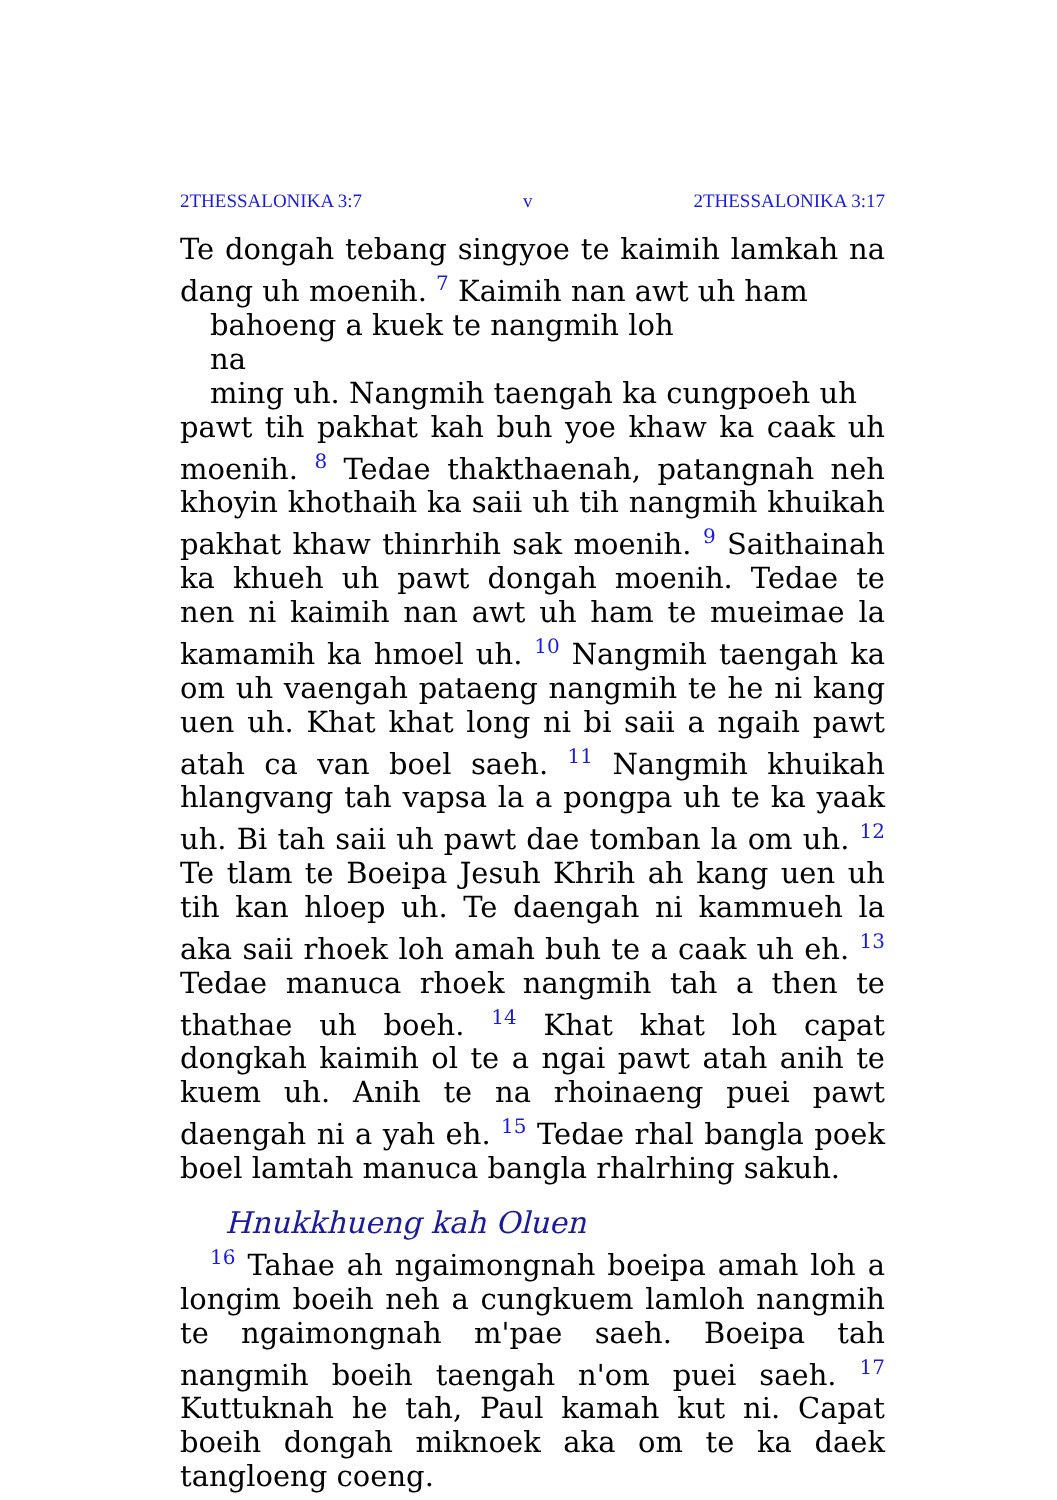2THESSALONIKA 3:7 v 2THESSALONIKA 3:17
Te dongah tebang singyoe te kaimih lamkah na dang uh moenih. <sup>7</sup> Kaimih nan awt uh ham
bahoeng a kuek te nangmih loh
na
ming uh. Nangmih taengah ka cungpoeh uh
pawt tih pakhat kah buh yoe khaw ka caak uh moenih. <sup>8</sup> Tedae thakthaenah, patangnah neh khoyin khothaih ka saii uh tih nangmih khuikah pakhat khaw thinrhih sak moenih. <sup>9</sup> Saithainah ka khueh uh pawt dongah moenih. Tedae te nen ni kaimih nan awt uh ham te mueimae la kamamih ka hmoel uh. <sup>10</sup> Nangmih taengah ka om uh vaengah pataeng nangmih te he ni kang uen uh. Khat khat long ni bi saii a ngaih pawt atah ca van boel saeh. <sup>11</sup> Nangmih khuikah hlangvang tah vapsa la a pongpa uh te ka yaak uh. Bi tah saii uh pawt dae tomban la om uh. <sup>12</sup> Te tlam te Boeipa Jesuh Khrih ah kang uen uh tih kan hloep uh. Te daengah ni kammueh la aka saii rhoek loh amah buh te a caak uh eh. <sup>13</sup> Tedae manuca rhoek nangmih tah a then te thathae uh boeh. <sup>14</sup> Khat khat loh capat dongkah kaimih ol te a ngai pawt atah anih te kuem uh. Anih te na rhoinaeng puei pawt daengah ni a yah eh. <sup>15</sup> Tedae rhal bangla poek boel lamtah manuca bangla rhalrhing sakuh.
Hnukkhueng kah Oluen
<sup>16</sup> Tahae ah ngaimongnah boeipa amah loh a longim boeih neh a cungkuem lamloh nangmih te ngaimongnah m'pae saeh. Boeipa tah nangmih boeih taengah n'om puei saeh. <sup>17</sup> Kuttuknah he tah, Paul kamah kut ni. Capat boeih dongah miknoek aka om te ka daek tangloeng coeng.